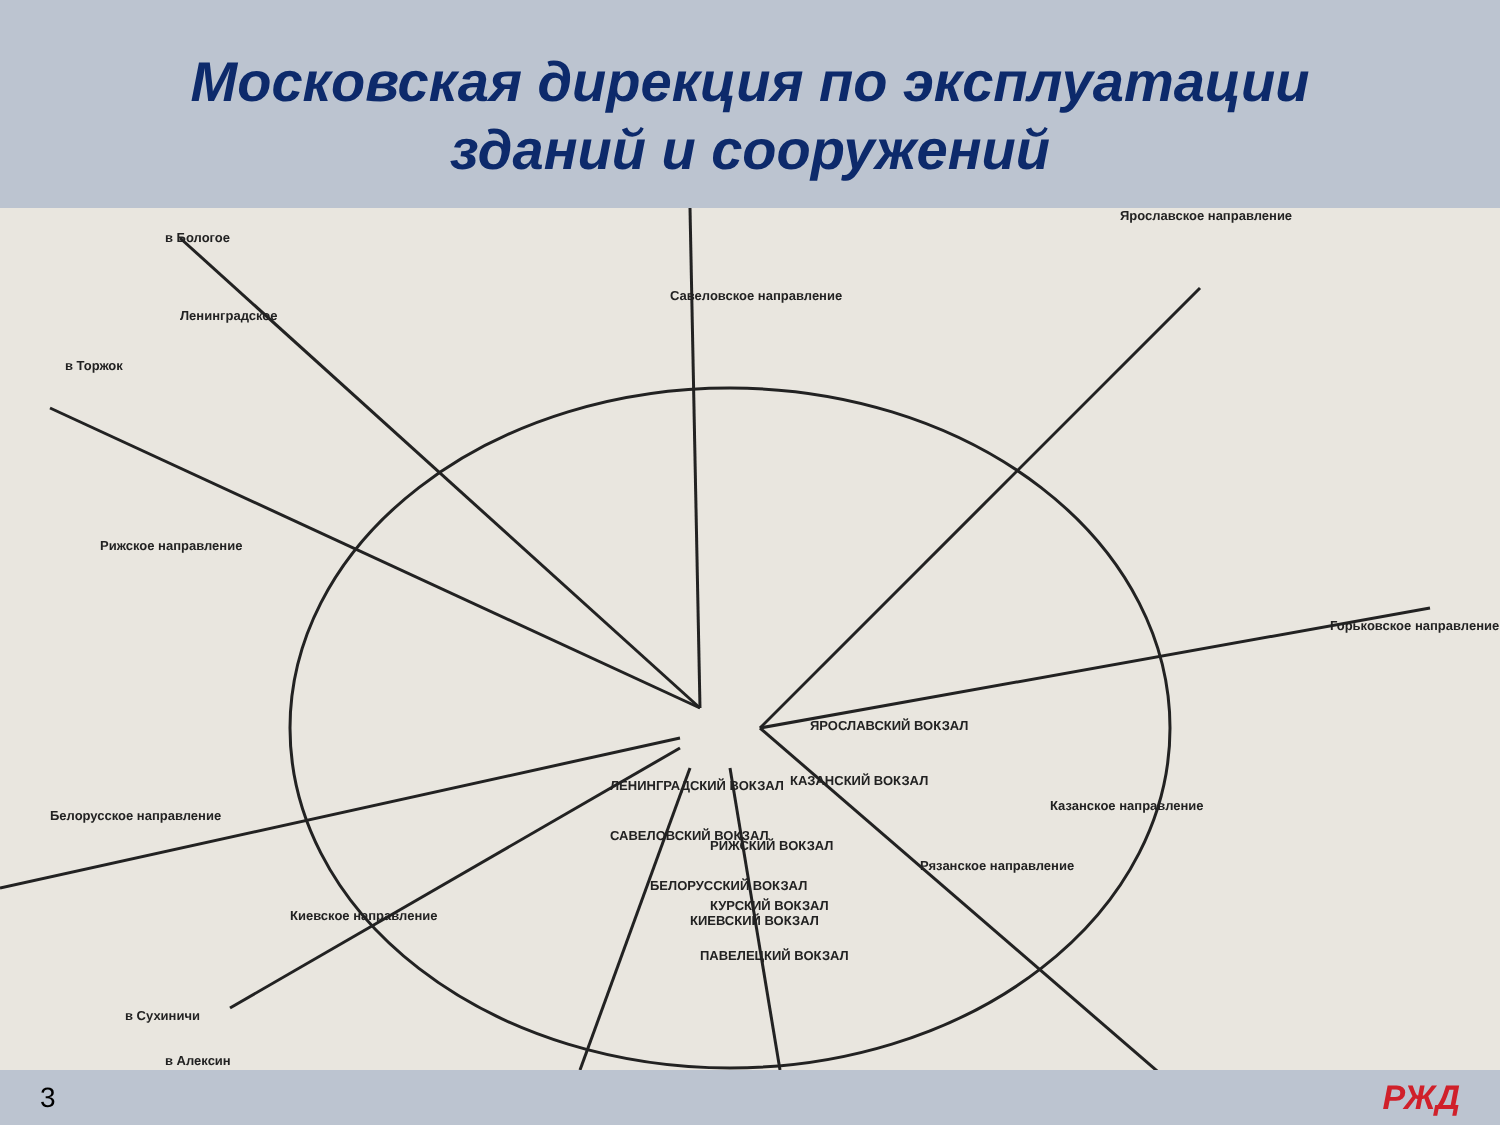Московская дирекция по эксплуатации
зданий и сооружений
Ленинградское
Рижское направление
Савеловское направление
Ярославское направление
Горьковское направление
Казанское направление
Рязанское направление
Белорусское направление
Киевское направление
ЛЕНИНГРАДСКИЙ ВОКЗАЛ КАЗАНСКИЙ ВОКЗАЛ
ЯРОСЛАВСКИЙ ВОКЗАЛ
САВЕЛОВСКИЙ ВОКЗАЛ
БЕЛОРУССКИЙ ВОКЗАЛ
КИЕВСКИЙ ВОКЗАЛ
ПАВЕЛЕЦКИЙ ВОКЗАЛ
КУРСКИЙ ВОКЗАЛ
РИЖСКИЙ ВОКЗАЛ
в Бологое
в Торжок
в Сухиничи
в Алексин
3 РЖД